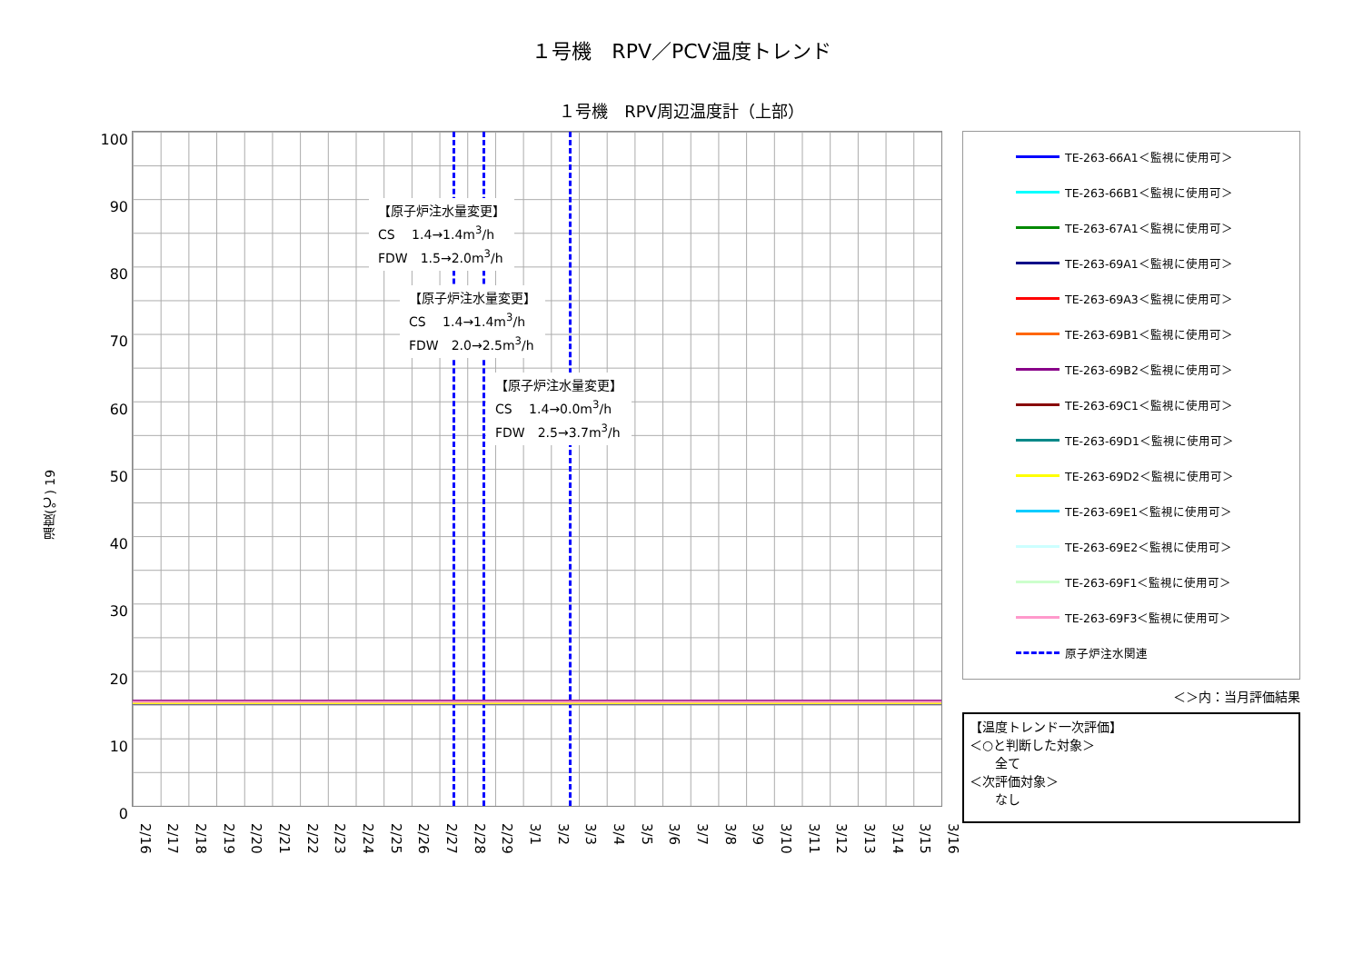１号機　RPV／PCV温度トレンド
１号機　RPV周辺温度計（上部）
温度(℃) 19
100
90
80
70
60
50
40
30
20
10
0
【原子炉注水量変更】
CS　 1.4→1.4m<sup>3</sup>/h
FDW　1.5→2.0m<sup>3</sup>/h
【原子炉注水量変更】
CS　 1.4→1.4m<sup>3</sup>/h
FDW　2.0→2.5m<sup>3</sup>/h
【原子炉注水量変更】
CS　 1.4→0.0m<sup>3</sup>/h
FDW　2.5→3.7m<sup>3</sup>/h
TE-263-66A1＜監視に使用可＞
TE-263-66B1＜監視に使用可＞
TE-263-67A1＜監視に使用可＞
TE-263-69A1＜監視に使用可＞
TE-263-69A3＜監視に使用可＞
TE-263-69B1＜監視に使用可＞
TE-263-69B2＜監視に使用可＞
TE-263-69C1＜監視に使用可＞
TE-263-69D1＜監視に使用可＞
TE-263-69D2＜監視に使用可＞
TE-263-69E1＜監視に使用可＞
TE-263-69E2＜監視に使用可＞
TE-263-69F1＜監視に使用可＞
TE-263-69F3＜監視に使用可＞
原子炉注水関連
＜＞内：当月評価結果
【温度トレンド一次評価】
＜○と判断した対象＞
　　全て
＜次評価対象＞
　　なし
2/16
2/17
2/18
2/19
2/20
2/21
2/22
2/23
2/24
2/25
2/26
2/27
2/28
2/29
3/1
3/2
3/3
3/4
3/5
3/6
3/7
3/8
3/9
3/10
3/11
3/12
3/13
3/14
3/15
3/16